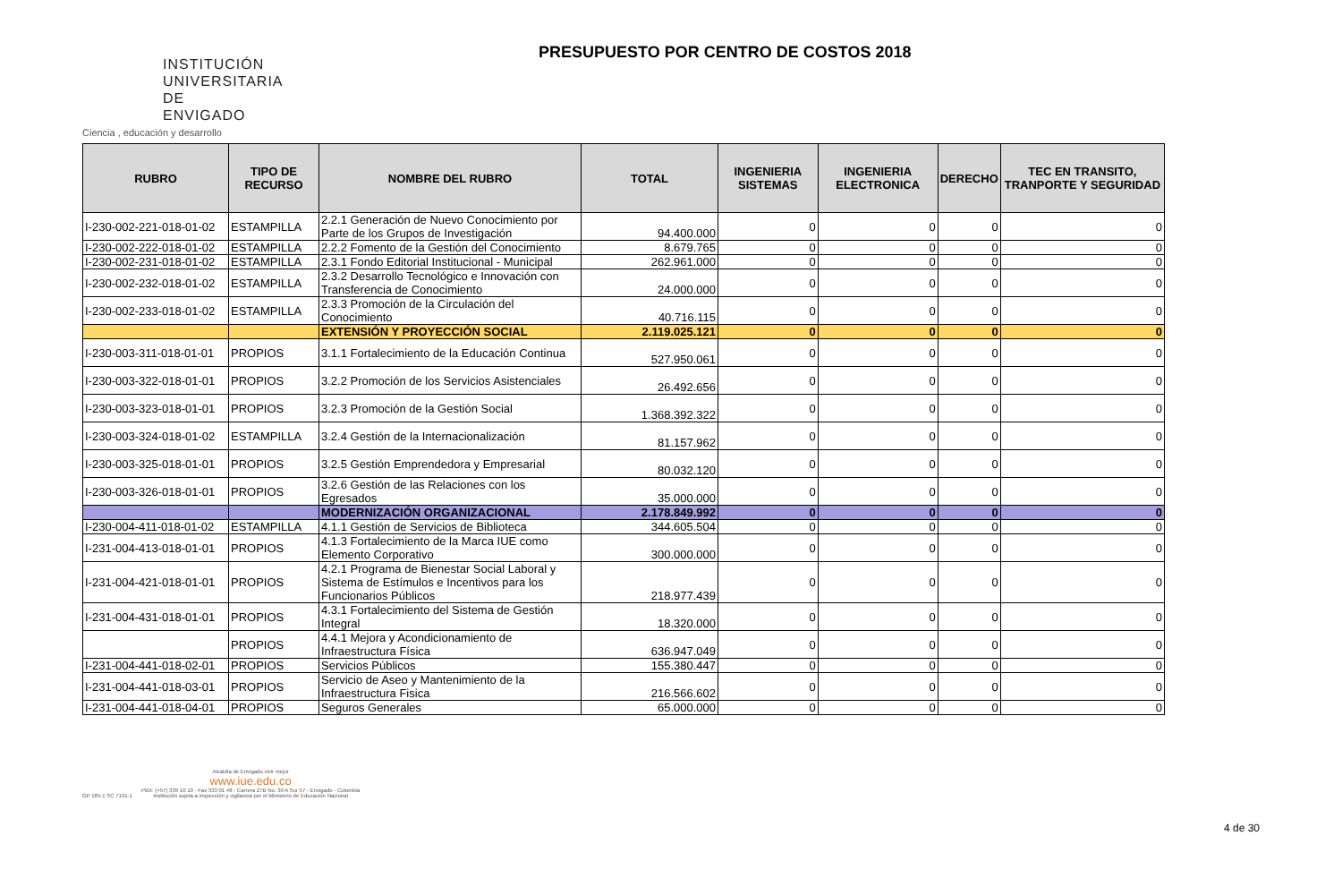INSTITUCIÓN UNIVERSITARIA DE ENVIGADO
Ciencia , educación y desarrollo
PRESUPUESTO POR CENTRO DE COSTOS 2018
| RUBRO | TIPO DE RECURSO | NOMBRE DEL RUBRO | TOTAL | INGENIERIA SISTEMAS | INGENIERIA ELECTRONICA | DERECHO | TEC EN TRANSITO, TRANPORTE Y SEGURIDAD |
| --- | --- | --- | --- | --- | --- | --- | --- |
| I-230-002-221-018-01-02 | ESTAMPILLA | 2.2.1 Generación de Nuevo Conocimiento por Parte de los Grupos de Investigación | 94.400.000 | 0 | 0 | 0 | 0 |
| I-230-002-222-018-01-02 | ESTAMPILLA | 2.2.2 Fomento de la Gestión del Conocimiento | 8.679.765 | 0 | 0 | 0 | 0 |
| I-230-002-231-018-01-02 | ESTAMPILLA | 2.3.1 Fondo Editorial Institucional - Municipal | 262.961.000 | 0 | 0 | 0 | 0 |
| I-230-002-232-018-01-02 | ESTAMPILLA | 2.3.2 Desarrollo Tecnológico e Innovación con Transferencia de Conocimiento | 24.000.000 | 0 | 0 | 0 | 0 |
| I-230-002-233-018-01-02 | ESTAMPILLA | 2.3.3 Promoción de la Circulación del Conocimiento | 40.716.115 | 0 | 0 | 0 | 0 |
| | | EXTENSIÓN Y PROYECCIÓN SOCIAL | 2.119.025.121 | 0 | 0 | 0 | 0 |
| I-230-003-311-018-01-01 | PROPIOS | 3.1.1 Fortalecimiento de la Educación Continua | 527.950.061 | 0 | 0 | 0 | 0 |
| I-230-003-322-018-01-01 | PROPIOS | 3.2.2 Promoción de los Servicios Asistenciales | 26.492.656 | 0 | 0 | 0 | 0 |
| I-230-003-323-018-01-01 | PROPIOS | 3.2.3 Promoción de la Gestión Social | 1.368.392.322 | 0 | 0 | 0 | 0 |
| I-230-003-324-018-01-02 | ESTAMPILLA | 3.2.4 Gestión de la Internacionalización | 81.157.962 | 0 | 0 | 0 | 0 |
| I-230-003-325-018-01-01 | PROPIOS | 3.2.5 Gestión Emprendedora y Empresarial | 80.032.120 | 0 | 0 | 0 | 0 |
| I-230-003-326-018-01-01 | PROPIOS | 3.2.6 Gestión de las Relaciones con los Egresados | 35.000.000 | 0 | 0 | 0 | 0 |
| | | MODERNIZACIÓN ORGANIZACIONAL | 2.178.849.992 | 0 | 0 | 0 | 0 |
| I-230-004-411-018-01-02 | ESTAMPILLA | 4.1.1 Gestión de Servicios de Biblioteca | 344.605.504 | 0 | 0 | 0 | 0 |
| I-231-004-413-018-01-01 | PROPIOS | 4.1.3 Fortalecimiento de la Marca IUE como Elemento Corporativo | 300.000.000 | 0 | 0 | 0 | 0 |
| I-231-004-421-018-01-01 | PROPIOS | 4.2.1 Programa de Bienestar Social Laboral y Sistema de Estímulos e Incentivos para los Funcionarios Públicos | 218.977.439 | 0 | 0 | 0 | 0 |
| I-231-004-431-018-01-01 | PROPIOS | 4.3.1 Fortalecimiento del Sistema de Gestión Integral | 18.320.000 | 0 | 0 | 0 | 0 |
| | PROPIOS | 4.4.1 Mejora y Acondicionamiento de Infraestructura Física | 636.947.049 | 0 | 0 | 0 | 0 |
| I-231-004-441-018-02-01 | PROPIOS | Servicios Públicos | 155.380.447 | 0 | 0 | 0 | 0 |
| I-231-004-441-018-03-01 | PROPIOS | Servicio de Aseo y Mantenimiento de la Infraestructura Fisica | 216.566.602 | 0 | 0 | 0 | 0 |
| I-231-004-441-018-04-01 | PROPIOS | Seguros Generales | 65.000.000 | 0 | 0 | 0 | 0 |
GP 185-1 SC 7191-1
Alcaldía de Envigado vivir mejor
www.iue.edu.co
PBX: (+57) 339 10 10 - Fax 333 01 48 - Carrera 27B No. 39 A Sur 57 - Envigado - Colombia
Institución sujeta a inspección y vigilancia por el Ministerio de Educación Nacional
4 de 30